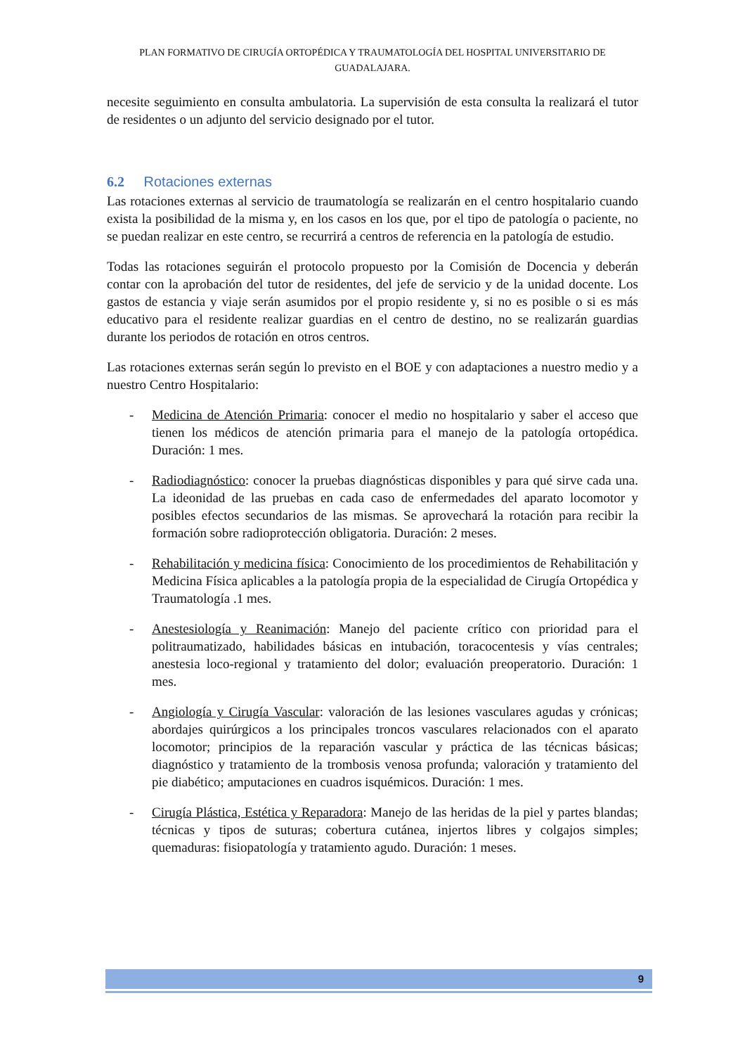PLAN FORMATIVO DE CIRUGÍA ORTOPÉDICA Y TRAUMATOLOGÍA DEL HOSPITAL UNIVERSITARIO DE GUADALAJARA.
necesite seguimiento en consulta ambulatoria. La supervisión de esta consulta la realizará el tutor de residentes o un adjunto del servicio designado por el tutor.
6.2 Rotaciones externas
Las rotaciones externas al servicio de traumatología se realizarán en el centro hospitalario cuando exista la posibilidad de la misma y, en los casos en los que, por el tipo de patología o paciente, no se puedan realizar en este centro, se recurrirá a centros de referencia en la patología de estudio.
Todas las rotaciones seguirán el protocolo propuesto por la Comisión de Docencia y deberán contar con la aprobación del tutor de residentes, del jefe de servicio y de la unidad docente. Los gastos de estancia y viaje serán asumidos por el propio residente y, si no es posible o si es más educativo para el residente realizar guardias en el centro de destino, no se realizarán guardias durante los periodos de rotación en otros centros.
Las rotaciones externas serán según lo previsto en el BOE y con adaptaciones a nuestro medio y a nuestro Centro Hospitalario:
- Medicina de Atención Primaria: conocer el medio no hospitalario y saber el acceso que tienen los médicos de atención primaria para el manejo de la patología ortopédica. Duración: 1 mes.
- Radiodiagnóstico: conocer la pruebas diagnósticas disponibles y para qué sirve cada una. La ideonidad de las pruebas en cada caso de enfermedades del aparato locomotor y posibles efectos secundarios de las mismas. Se aprovechará la rotación para recibir la formación sobre radioprotección obligatoria. Duración: 2 meses.
- Rehabilitación y medicina física: Conocimiento de los procedimientos de Rehabilitación y Medicina Física aplicables a la patología propia de la especialidad de Cirugía Ortopédica y Traumatología .1 mes.
- Anestesiología y Reanimación: Manejo del paciente crítico con prioridad para el politraumatizado, habilidades básicas en intubación, toracocentesis y vías centrales; anestesia loco-regional y tratamiento del dolor; evaluación preoperatorio. Duración: 1 mes.
- Angiología y Cirugía Vascular: valoración de las lesiones vasculares agudas y crónicas; abordajes quirúrgicos a los principales troncos vasculares relacionados con el aparato locomotor; principios de la reparación vascular y práctica de las técnicas básicas; diagnóstico y tratamiento de la trombosis venosa profunda; valoración y tratamiento del pie diabético; amputaciones en cuadros isquémicos. Duración: 1 mes.
- Cirugía Plástica, Estética y Reparadora: Manejo de las heridas de la piel y partes blandas; técnicas y tipos de suturas; cobertura cutánea, injertos libres y colgajos simples; quemaduras: fisiopatología y tratamiento agudo. Duración: 1 meses.
9